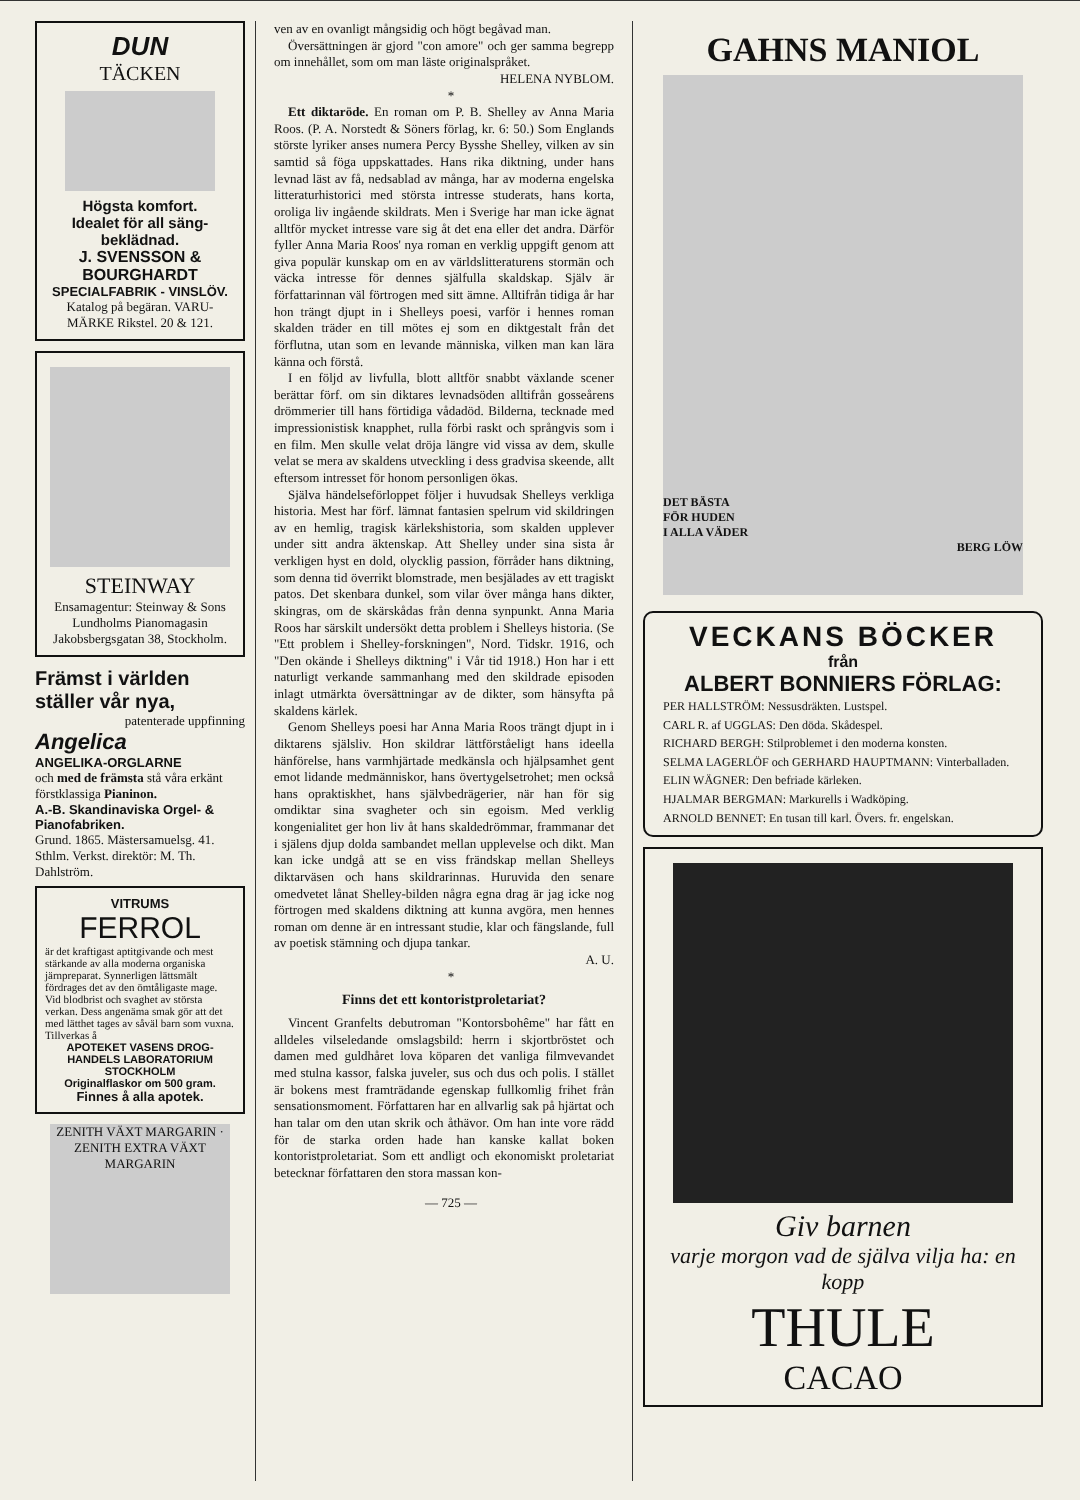DUN
TÄCKEN
Högsta komfort.
Idealet för all säng-beklädnad.
J. SVENSSON & BOURGHARDT
SPECIALFABRIK - VINSLÖV.
Katalog på begäran. VARU-MÄRKE Rikstel. 20 & 121.
STEINWAY
Ensamagentur: Steinway & Sons
Lundholms Pianomagasin
Jakobsbergsgatan 38, Stockholm.
Främst i världen ställer vår nya,
patenterade uppfinning
Angelica
ANGELIKA-ORGLARNE
och med de främsta stå våra erkänt förstklassiga Pianinon.
A.-B. Skandinaviska Orgel- & Pianofabriken.
Grund. 1865. Mästersamuelsg. 41. Sthlm. Verkst. direktör: M. Th. Dahlström.
VITRUMS
FERROL
är det kraftigast aptitgivande och mest stärkande av alla moderna organiska järnpreparat. Synnerligen lättsmält fördrages det av den ömtåligaste mage. Vid blodbrist och svaghet av största verkan. Dess angenäma smak gör att det med lätthet tages av såväl barn som vuxna.
Tillverkas å
APOTEKET VASENS DROG-HANDELS LABORATORIUM STOCKHOLM
Originalflaskor om 500 gram.
Finnes å alla apotek.
ZENITH VÄXT MARGARIN · ZENITH EXTRA VÄXT MARGARIN
ven av en ovanligt mångsidig och högt begåvad man.
Översättningen är gjord "con amore" och ger samma begrepp om innehållet, som om man läste originalspråket.
HELENA NYBLOM.
*
Ett diktaröde. En roman om P. B. Shelley av Anna Maria Roos. (P. A. Norstedt & Söners förlag, kr. 6: 50.) Som Englands störste lyriker anses numera Percy Bysshe Shelley, vilken av sin samtid så föga uppskattades. Hans rika diktning, under hans levnad läst av få, nedsablad av många, har av moderna engelska litteraturhistorici med största intresse studerats, hans korta, oroliga liv ingående skildrats. Men i Sverige har man icke ägnat alltför mycket intresse vare sig åt det ena eller det andra. Därför fyller Anna Maria Roos' nya roman en verklig uppgift genom att giva populär kunskap om en av världslitteraturens stormän och väcka intresse för dennes själfulla skaldskap. Själv är författarinnan väl förtrogen med sitt ämne. Alltifrån tidiga år har hon trängt djupt in i Shelleys poesi, varför i hennes roman skalden träder en till mötes ej som en diktgestalt från det förflutna, utan som en levande människa, vilken man kan lära känna och förstå.
I en följd av livfulla, blott alltför snabbt växlande scener berättar förf. om sin diktares levnadsöden alltifrån gosseårens drömmerier till hans förtidiga vådadöd. Bilderna, tecknade med impressionistisk knapphet, rulla förbi raskt och språngvis som i en film. Men skulle velat dröja längre vid vissa av dem, skulle velat se mera av skaldens utveckling i dess gradvisa skeende, allt eftersom intresset för honom personligen ökas.
Själva händelseförloppet följer i huvudsak Shelleys verkliga historia. Mest har förf. lämnat fantasien spelrum vid skildringen av en hemlig, tragisk kärlekshistoria, som skalden upplever under sitt andra äktenskap. Att Shelley under sina sista år verkligen hyst en dold, olycklig passion, förråder hans diktning, som denna tid överrikt blomstrade, men besjälades av ett tragiskt patos. Det skenbara dunkel, som vilar över många hans dikter, skingras, om de skärskådas från denna synpunkt. Anna Maria Roos har särskilt undersökt detta problem i Shelleys historia. (Se "Ett problem i Shelley-forskningen", Nord. Tidskr. 1916, och "Den okände i Shelleys diktning" i Vår tid 1918.) Hon har i ett naturligt verkande sammanhang med den skildrade episoden inlagt utmärkta översättningar av de dikter, som hänsyfta på skaldens kärlek.
Genom Shelleys poesi har Anna Maria Roos trängt djupt in i diktarens själsliv. Hon skildrar lättförståeligt hans ideella hänförelse, hans varmhjärtade medkänsla och hjälpsamhet gent emot lidande medmänniskor, hans övertygelsetrohet; men också hans opraktiskhet, hans självbedrägerier, när han för sig omdiktar sina svagheter och sin egoism. Med verklig kongenialitet ger hon liv åt hans skaldedrömmar, frammanar det i själens djup dolda sambandet mellan upplevelse och dikt. Man kan icke undgå att se en viss frändskap mellan Shelleys diktarväsen och hans skildrarinnas. Huruvida den senare omedvetet lånat Shelley-bilden några egna drag är jag icke nog förtrogen med skaldens diktning att kunna avgöra, men hennes roman om denne är en intressant studie, klar och fängslande, full av poetisk stämning och djupa tankar.
A. U.
*
Finns det ett kontoristproletariat?
Vincent Granfelts debutroman "Kontorsbohême" har fått en alldeles vilseledande omslagsbild: herrn i skjortbröstet och damen med guldhåret lova köparen det vanliga filmvevandet med stulna kassor, falska juveler, sus och dus och polis. I stället är bokens mest framträdande egenskap fullkomlig frihet från sensationsmoment. Författaren har en allvarlig sak på hjärtat och han talar om den utan skrik och åthävor. Om han inte vore rädd för de starka orden hade han kanske kallat boken kontoristproletariat. Som ett andligt och ekonomiskt proletariat betecknar författaren den stora massan kon-
— 725 —
GAHNS MANIOL
DET BÄSTA
FÖR HUDEN
I ALLA VÄDER
BERG LÖW
VECKANS BÖCKER
från
ALBERT BONNIERS FÖRLAG:
PER HALLSTRÖM: Nessusdräkten. Lustspel.
CARL R. af UGGLAS: Den döda. Skådespel.
RICHARD BERGH: Stilproblemet i den moderna konsten.
SELMA LAGERLÖF och GERHARD HAUPTMANN: Vinterballaden.
ELIN WÄGNER: Den befriade kärleken.
HJALMAR BERGMAN: Markurells i Wadköping.
ARNOLD BENNET: En tusan till karl. Övers. fr. engelskan.
Giv barnen
varje morgon vad de själva vilja ha: en kopp
THULE
CACAO